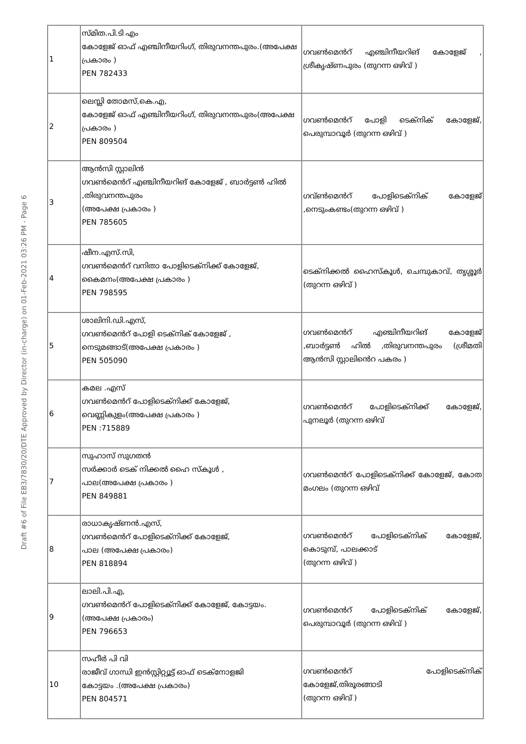Draft #6 of File EB3/7830/20/DTE Approved by Director (in-charge) on 01-Feb-2021 03:26 PM - Page 6
| 1 | സ്മിത.പി.ടി എം കോളേജ് ഓഫ് എഞ്ചിനീയറിംഗ്, തിരുവനന്തപുരം.(അപേക്ഷ പ്രകാരം ) PEN 782433 | ഗവൺമെൻറ് എഞ്ചിനീയറിങ് കോളേജ് , ശ്രീകൃഷ്ണപുരം (തുറന്ന ഒഴിവ് ) |
| 2 | ലെസ്ലി തോമസ്,കെ.എ, കോളേജ് ഓഫ് എഞ്ചിനീയറിംഗ്, തിരുവനന്തപുരം(അപേക്ഷ പ്രകാരം ) PEN 809504 | ഗവൺമെൻറ് പോളി ടെക്നിക് കോളേജ്, പെരുമ്പാവൂർ (തുറന്ന ഒഴിവ് ) |
| 3 | ആൻസി സ്റ്റാലിൻ ഗവൺമെൻറ് എഞ്ചിനീയറിങ് കോളേജ് , ബാർട്ടൺ ഹിൽ ,തിരുവനന്തപുരം (അപേക്ഷ പ്രകാരം ) PEN 785605 | ഗവ്ൺമെൻറ് പോളിടെക്നിക് കോളേജ് ,നെടുംകണ്ടം(തുറന്ന ഒഴിവ് ) |
| 4 | ഷീന.എസ്.സി, ഗവൺമെൻറ് വനിതാ പോളിടെക്നിക്ക് കോളേജ്, കൈമനം(അപേക്ഷ പ്രകാരം ) PEN 798595 | ടെക്നിക്കൽ ഹൈസ്കൂൾ, ചെമ്പുകാവ്, തൃശ്ശൂർ (തുറന്ന ഒഴിവ് ) |
| 5 | ശാലിനി.ഡി.എസ്, ഗവൺമെൻറ് പോളി ടെക്നിക് കോളേജ് , നെടുമങ്ങാട്(അപേക്ഷ പ്രകാരം ) PEN 505090 | ഗവൺമെൻറ് എഞ്ചിനീയറിങ് കോളേജ് ,ബാർട്ടൺ ഹിൽ ,തിരുവനന്തപുരം (ശ്രീമതി ആൻസി സ്റ്റാലിൻെറ പകരം ) |
| 6 | കമല .എസ് ഗവൺമെൻറ് പോളിടെക്നിക്ക് കോളേജ്, വെണ്ണികുളം(അപേക്ഷ പ്രകാരം ) PEN :715889 | ഗവൺമെൻറ് പോളിടെക്നിക്ക് കോളേജ്, പുനലൂർ (തുറന്ന ഒഴിവ് |
| 7 | സുഹാസ് സുഗതൻ സർക്കാർ ടെക് നിക്കൽ ഹൈ സ്കൂൾ , പാല(അപേക്ഷ പ്രകാരം ) PEN 849881 | ഗവൺമെൻറ് പോളിടെക്നിക്ക് കോളേജ്, കോത മംഗലം (തുറന്ന ഒഴിവ് |
| 8 | രാധാകൃഷ്ണൻ.എസ്, ഗവൺമെൻറ് പോളിടെക്നിക്ക് കോളേജ്, പാല (അപേക്ഷ പ്രകാരം) PEN 818894 | ഗവൺമെൻറ് പോളിടെക്നിക് കോളേജ്, കൊടുമ്പ്, പാലക്കാട് (തുറന്ന ഒഴിവ് ) |
| 9 | ലാലി.പി.എ, ഗവൺമെൻറ് പോളിടെക്നിക്ക് കോളേജ്, കോട്ടയം.(അപേക്ഷ പ്രകാരം) PEN 796653 | ഗവൺമെൻറ് പോളിടെക്നിക് കോളേജ്, പെരുമ്പാവൂർ (തുറന്ന ഒഴിവ് ) |
| 10 | സഹീർ പി വി രാജീവ് ഗാന്ധി ഇൻസ്റ്റിറ്റ്യൂട്ട് ഓഫ് ടെക്നോളജി കോട്ടയം .(അപേക്ഷ പ്രകാരം) PEN 804571 | ഗവൺമെൻറ് പോളിടെക്നിക് കോളേജ്,തിരൂരങ്ങാടി (തുറന്ന ഒഴിവ് ) |